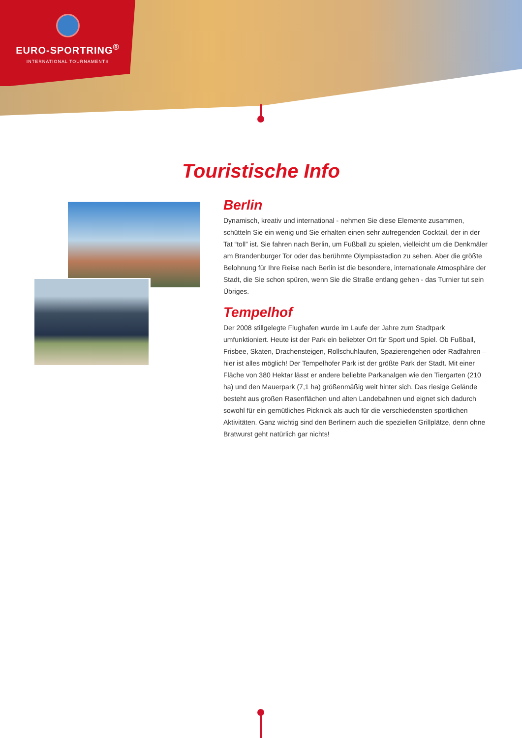EURO-SPORTRING<sup>®</sup>
INTERNATIONAL TOURNAMENTS
Touristische Info
Berlin
Dynamisch, kreativ und international - nehmen Sie diese Elemente zusammen, schütteln Sie ein wenig und Sie erhalten einen sehr aufregenden Cocktail, der in der Tat “toll” ist. Sie fahren nach Berlin, um Fußball zu spielen, vielleicht um die Denkmäler am Brandenburger Tor oder das berühmte Olympiastadion zu sehen. Aber die größte Belohnung für Ihre Reise nach Berlin ist die besondere, internationale Atmosphäre der Stadt, die Sie schon spüren, wenn Sie die Straße entlang gehen - das Turnier tut sein Übriges.
Tempelhof
Der 2008 stillgelegte Flughafen wurde im Laufe der Jahre zum Stadtpark umfunktioniert. Heute ist der Park ein beliebter Ort für Sport und Spiel. Ob Fußball, Frisbee, Skaten, Drachensteigen, Rollschuhlaufen, Spazierengehen oder Radfahren – hier ist alles möglich! Der Tempelhofer Park ist der größte Park der Stadt. Mit einer Fläche von 380 Hektar lässt er andere beliebte Parkanalgen wie den Tiergarten (210 ha) und den Mauerpark (7,1 ha) größenmäßig weit hinter sich. Das riesige Gelände besteht aus großen Rasenflächen und alten Landebahnen und eignet sich dadurch sowohl für ein gemütliches Picknick als auch für die verschiedensten sportlichen Aktivitäten. Ganz wichtig sind den Berlinern auch die speziellen Grillplätze, denn ohne Bratwurst geht natürlich gar nichts!